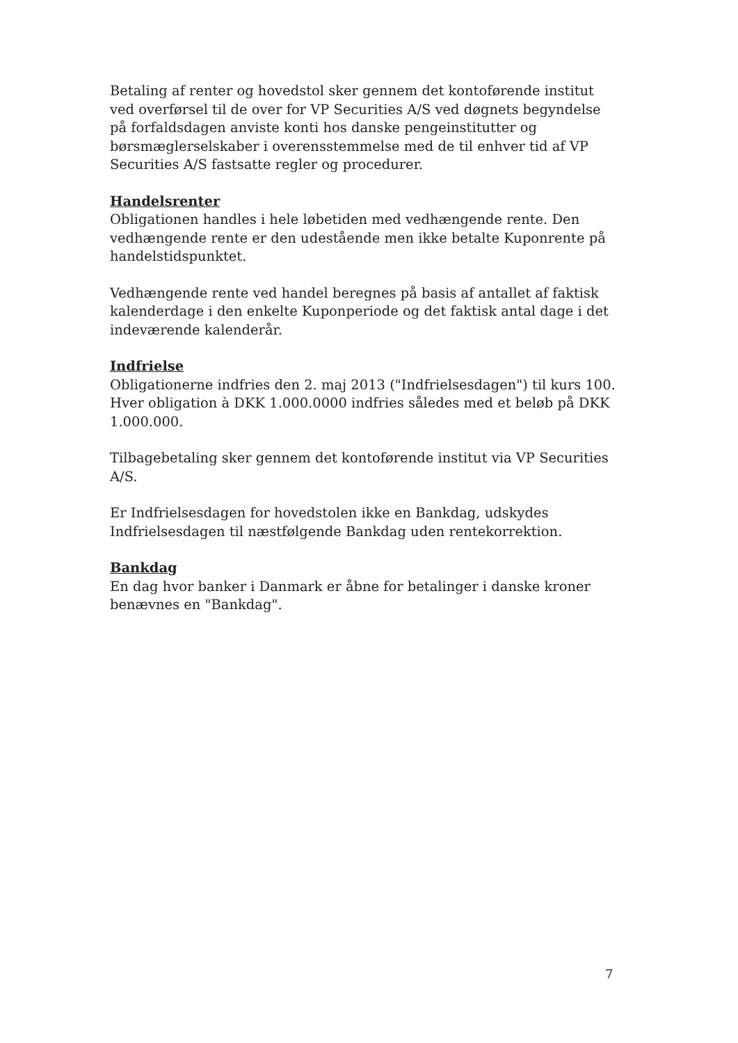Betaling af renter og hovedstol sker gennem det kontoførende institut ved overførsel til de over for VP Securities A/S ved døgnets begyndelse på forfaldsdagen anviste konti hos danske pengeinstitutter og børsmæglerselskaber i overensstemmelse med de til enhver tid af VP Securities A/S fastsatte regler og procedurer.
Handelsrenter
Obligationen handles i hele løbetiden med vedhængende rente. Den vedhængende rente er den udestående men ikke betalte Kuponrente på handelstidspunktet.
Vedhængende rente ved handel beregnes på basis af antallet af faktisk kalenderdage i den enkelte Kuponperiode og det faktisk antal dage i det indeværende kalenderår.
Indfrielse
Obligationerne indfries den 2. maj 2013 ("Indfrielsesdagen") til kurs 100. Hver obligation à DKK 1.000.0000 indfries således med et beløb på DKK 1.000.000.
Tilbagebetaling sker gennem det kontoførende institut via VP Securities A/S.
Er Indfrielsesdagen for hovedstolen ikke en Bankdag, udskydes Indfrielsesdagen til næstfølgende Bankdag uden rentekorrektion.
Bankdag
En dag hvor banker i Danmark er åbne for betalinger i danske kroner benævnes en "Bankdag".
7